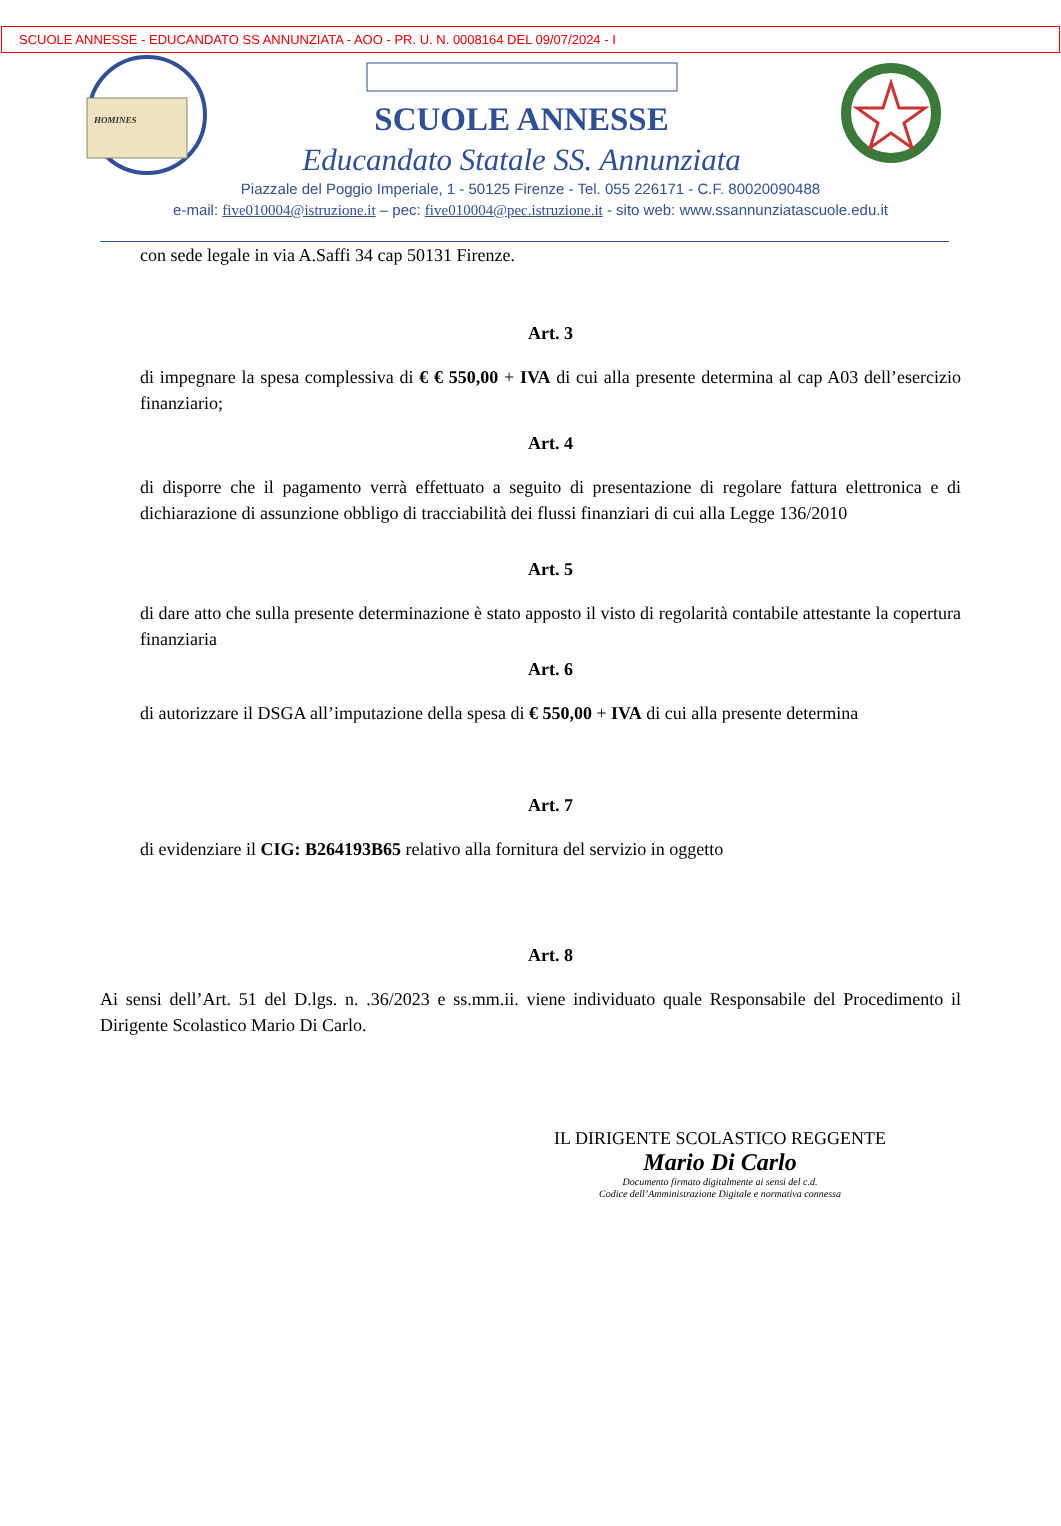SCUOLE ANNESSE - EDUCANDATO SS ANNUNZIATA - AOO - PR. U. N. 0008164 DEL 09/07/2024 - I
HOMINES
SCUOLE ANNESSE
Educandato Statale SS. Annunziata
Piazzale del Poggio Imperiale, 1 - 50125 Firenze - Tel. 055 226171 - C.F. 80020090488
e-mail: five010004@istruzione.it – pec: five010004@pec.istruzione.it - sito web: www.ssannunziatascuole.edu.it
con sede legale in via A.Saffi 34 cap 50131 Firenze.
Art. 3
di impegnare la spesa complessiva di € € 550,00 + IVA di cui alla presente determina al cap A03 dell’esercizio finanziario;
Art. 4
di disporre che il pagamento verrà effettuato a seguito di presentazione di regolare fattura elettronica e di dichiarazione di assunzione obbligo di tracciabilità dei flussi finanziari di cui alla Legge 136/2010
Art. 5
di dare atto che sulla presente determinazione è stato apposto il visto di regolarità contabile attestante la copertura finanziaria
Art. 6
di autorizzare il DSGA all’imputazione della spesa di € 550,00 + IVA di cui alla presente determina
Art. 7
di evidenziare il CIG: B264193B65 relativo alla fornitura del servizio in oggetto
Art. 8
Ai sensi dell’Art. 51 del D.lgs. n. .36/2023 e ss.mm.ii. viene individuato quale Responsabile del Procedimento il Dirigente Scolastico Mario Di Carlo.
IL DIRIGENTE SCOLASTICO REGGENTE
Mario Di Carlo
Documento firmato digitalmente ai sensi del c.d.
Codice dell’Amministrazione Digitale e normativa connessa